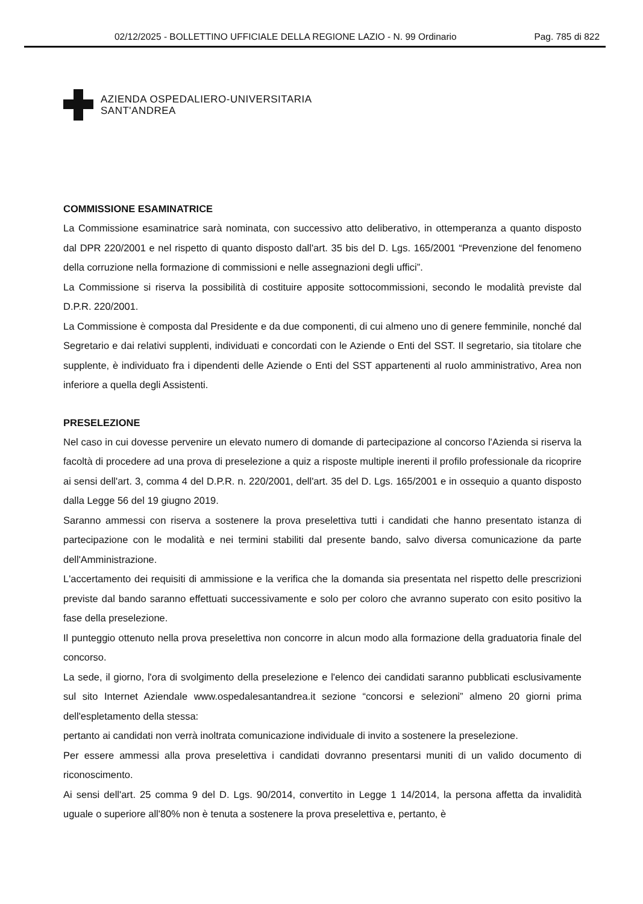02/12/2025 - BOLLETTINO UFFICIALE DELLA REGIONE LAZIO - N. 99 Ordinario Pag. 785 di 822
AZIENDA OSPEDALIERO-UNIVERSITARIA
SANT'ANDREA
COMMISSIONE ESAMINATRICE
La Commissione esaminatrice sarà nominata, con successivo atto deliberativo, in ottemperanza a quanto disposto dal DPR 220/2001 e nel rispetto di quanto disposto dall'art. 35 bis del D. Lgs. 165/2001 “Prevenzione del fenomeno della corruzione nella formazione di commissioni e nelle assegnazioni degli uffici”.
La Commissione si riserva la possibilità di costituire apposite sottocommissioni, secondo le modalità previste dal D.P.R. 220/2001.
La Commissione è composta dal Presidente e da due componenti, di cui almeno uno di genere femminile, nonché dal Segretario e dai relativi supplenti, individuati e concordati con le Aziende o Enti del SST. Il segretario, sia titolare che supplente, è individuato fra i dipendenti delle Aziende o Enti del SST appartenenti al ruolo amministrativo, Area non inferiore a quella degli Assistenti.
PRESELEZIONE
Nel caso in cui dovesse pervenire un elevato numero di domande di partecipazione al concorso l'Azienda si riserva la facoltà di procedere ad una prova di preselezione a quiz a risposte multiple inerenti il profilo professionale da ricoprire ai sensi dell'art. 3, comma 4 del D.P.R. n. 220/2001, dell'art. 35 del D. Lgs. 165/2001 e in ossequio a quanto disposto dalla Legge 56 del 19 giugno 2019.
Saranno ammessi con riserva a sostenere la prova preselettiva tutti i candidati che hanno presentato istanza di partecipazione con le modalità e nei termini stabiliti dal presente bando, salvo diversa comunicazione da parte dell'Amministrazione.
L'accertamento dei requisiti di ammissione e la verifica che la domanda sia presentata nel rispetto delle prescrizioni previste dal bando saranno effettuati successivamente e solo per coloro che avranno superato con esito positivo la fase della preselezione.
Il punteggio ottenuto nella prova preselettiva non concorre in alcun modo alla formazione della graduatoria finale del concorso.
La sede, il giorno, l'ora di svolgimento della preselezione e l'elenco dei candidati saranno pubblicati esclusivamente sul sito Internet Aziendale www.ospedalesantandrea.it sezione “concorsi e selezioni” almeno 20 giorni prima dell'espletamento della stessa:
pertanto ai candidati non verrà inoltrata comunicazione individuale di invito a sostenere la preselezione.
Per essere ammessi alla prova preselettiva i candidati dovranno presentarsi muniti di un valido documento di riconoscimento.
Ai sensi dell'art. 25 comma 9 del D. Lgs. 90/2014, convertito in Legge 1 14/2014, la persona affetta da invalidità uguale o superiore all'80% non è tenuta a sostenere la prova preselettiva e, pertanto, è